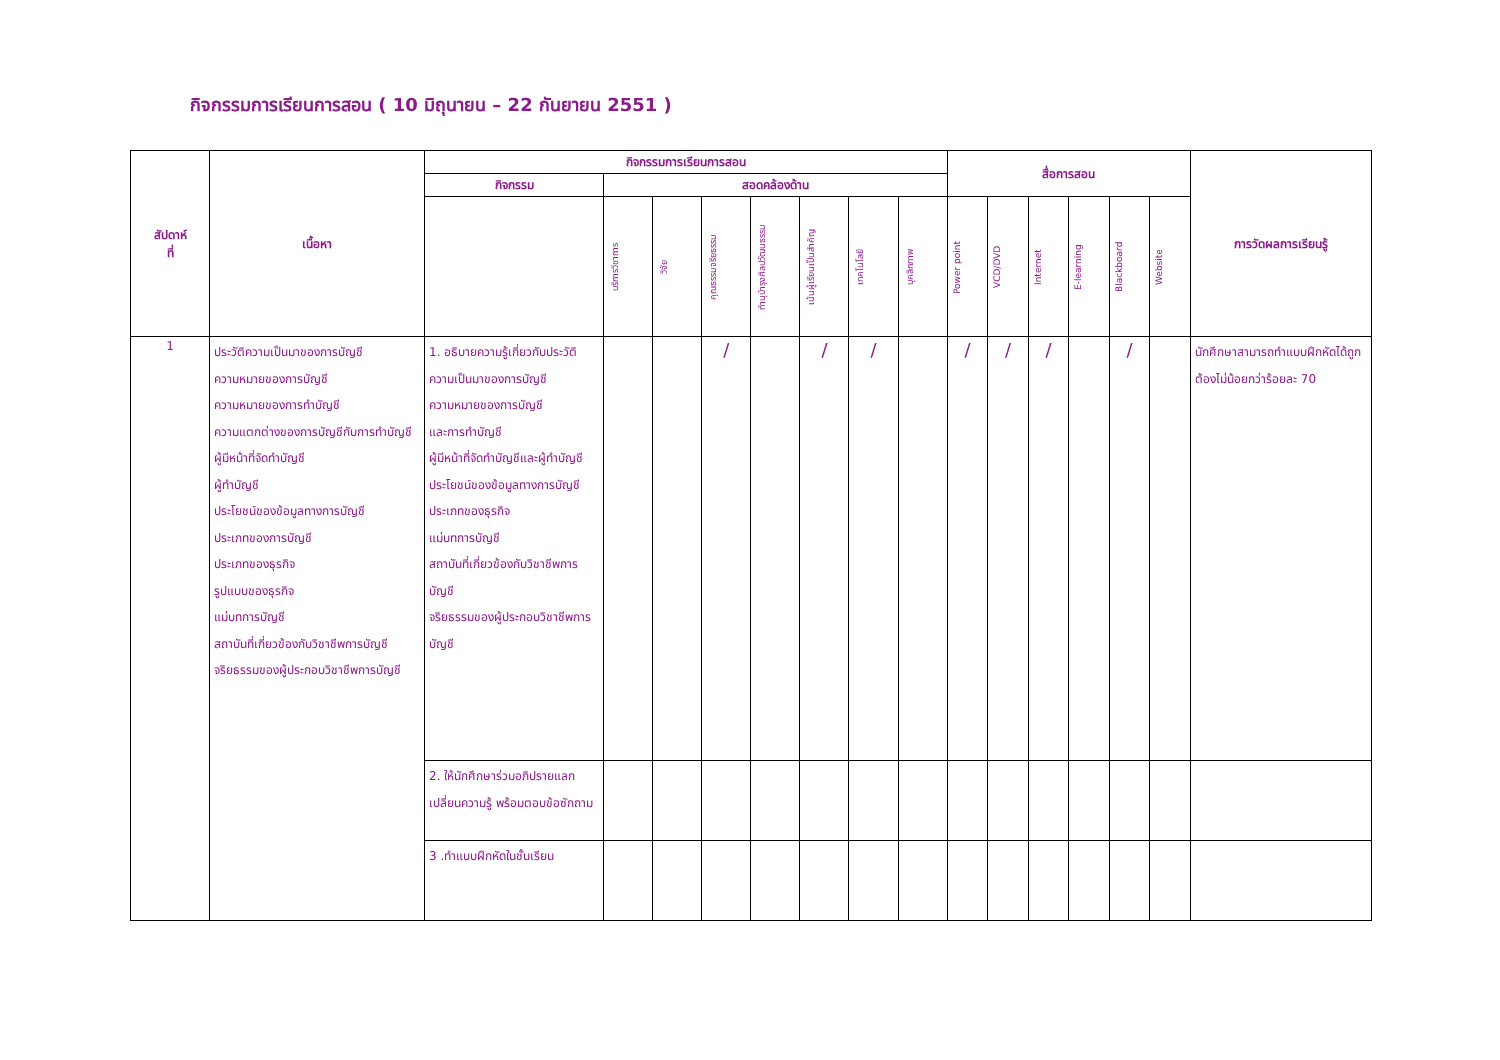กิจกรรมการเรียนการสอน ( 10 มิถุนายน – 22 กันยายน 2551 )
| สัปดาห์ ที่ | เนื้อหา | กิจกรรมการเรียนการสอน | | | | | | | | สื่อการสอน | | | | | | การวัดผลการเรียนรู้ |
| --- | --- | --- | --- | --- | --- | --- | --- | --- | --- | --- | --- | --- | --- | --- | --- | --- |
| | | กิจกรรม | สอดคล้องด้าน | | | | | | | | | | | | | |
| | | | บริการวิชาการ | วิจัย | คุณธรรมจริยธรรม | ทำนุบำรุงศิลปวัฒนธรรม | เน้นผู้เรียนเป็นสำคัญ | เทคโนโลยี | บุคลิกภาพ | Power point | VCD/DVD | Internet | E-learning | Blackboard | Website | |
| 1 | ประวัติความเป็นมาของการบัญชี ความหมายของการบัญชี ความหมายของการทำบัญชี ความแตกต่างของการบัญชีกับการทำบัญชี ผู้มีหน้าที่จัดทำบัญชี ผู้ทำบัญชี ประโยชน์ของข้อมูลทางการบัญชี ประเภทของการบัญชี ประเภทของธุรกิจ รูปแบบของธุรกิจ แม่บทการบัญชี สถาบันที่เกี่ยวข้องกับวิชาชีพการบัญชี จริยธรรมของผู้ประกอบวิชาชีพการบัญชี | 1. อธิบายความรู้เกี่ยวกับประวัติความเป็นมาของการบัญชี ความหมายของการบัญชี และการทำบัญชี ผู้มีหน้าที่จัดทำบัญชีและผู้ทำบัญชี ประโยชน์ของข้อมูลทางการบัญชี ประเภทของธุรกิจ แม่บทการบัญชี สถาบันที่เกี่ยวข้องกับวิชาชีพการบัญชี จริยธรรมของผู้ประกอบวิชาชีพการบัญชี | | | / | | / | / | | / | / | / | | / | | นักศึกษาสามารถทำแบบฝึกหัดได้ถูกต้องไม่น้อยกว่าร้อยละ 70 |
| | | 2. ให้นักศึกษาร่วมอภิปรายแลกเปลี่ยนความรู้ พร้อมตอบข้อซักถาม | | | | | | | | | | | | | | |
| | | 3 .ทำแบบฝึกหัดในชั้นเรียน | | | | | | | | | | | | | | |